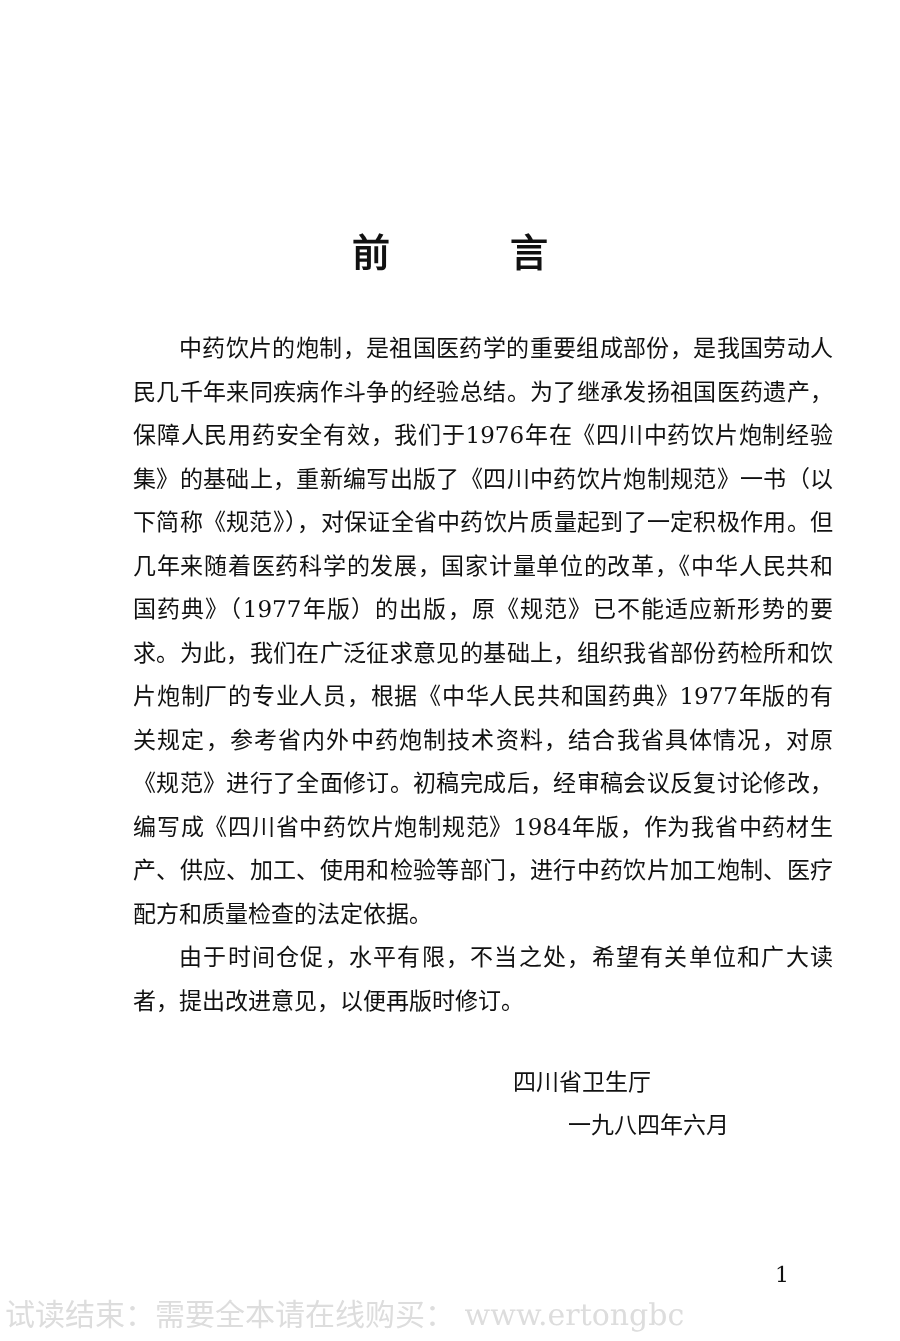前言
中药饮片的炮制，是祖国医药学的重要组成部份，是我国劳动人民几千年来同疾病作斗争的经验总结。为了继承发扬祖国医药遗产，保障人民用药安全有效，我们于1976年在《四川中药饮片炮制经验集》的基础上，重新编写出版了《四川中药饮片炮制规范》一书（以下简称《规范》），对保证全省中药饮片质量起到了一定积极作用。但几年来随着医药科学的发展，国家计量单位的改革，《中华人民共和国药典》（1977年版）的出版，原《规范》已不能适应新形势的要求。为此，我们在广泛征求意见的基础上，组织我省部份药检所和饮片炮制厂的专业人员，根据《中华人民共和国药典》1977年版的有关规定，参考省内外中药炮制技术资料，结合我省具体情况，对原《规范》进行了全面修订。初稿完成后，经审稿会议反复讨论修改，编写成《四川省中药饮片炮制规范》1984年版，作为我省中药材生产、供应、加工、使用和检验等部门，进行中药饮片加工炮制、医疗配方和质量检查的法定依据。
由于时间仓促，水平有限，不当之处，希望有关单位和广大读者，提出改进意见，以便再版时修订。
四川省卫生厅
一九八四年六月
1
试读结束：需要全本请在线购买： www.ertongbc